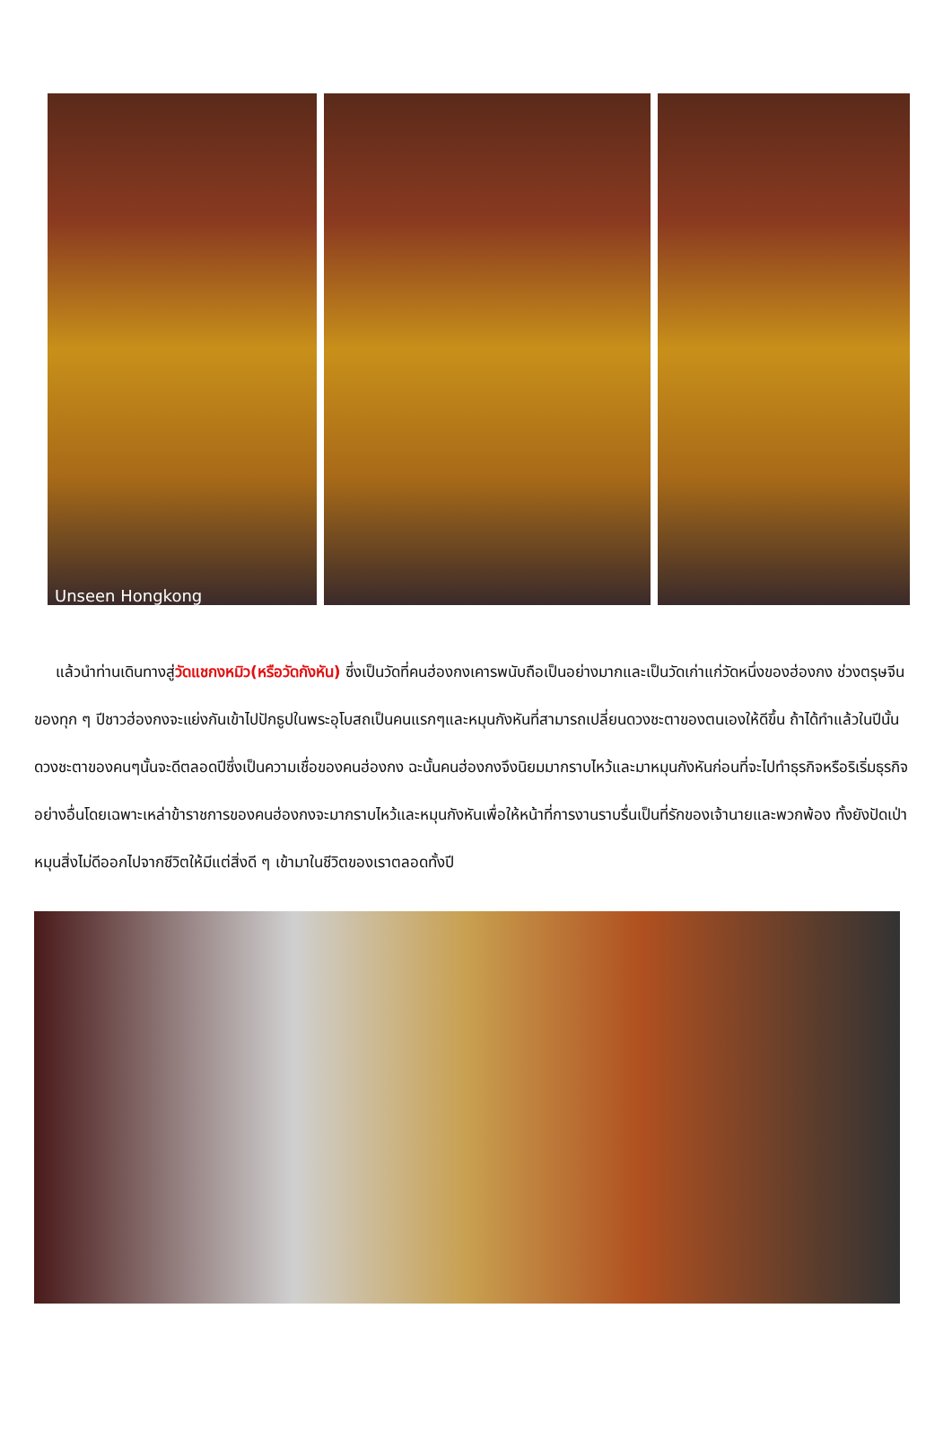Unseen Hongkong
แล้วนำท่านเดินทางสู่วัดแชกงหมิว(หรือวัดกังหัน) ซึ่งเป็นวัดที่คนฮ่องกงเคารพนับถือเป็นอย่างมากและเป็นวัดเก่าแก่วัดหนึ่งของฮ่องกง ช่วงตรุษจีนของทุก ๆ ปีชาวฮ่องกงจะแย่งกันเข้าไปปักธูปในพระอุโบสถเป็นคนแรกๆและหมุนกังหันที่สามารถเปลี่ยนดวงชะตาของตนเองให้ดีขึ้น ถ้าได้ทำแล้วในปีนั้นดวงชะตาของคนๆนั้นจะดีตลอดปีซึ่งเป็นความเชื่อของคนฮ่องกง ฉะนั้นคนฮ่องกงจึงนิยมมากราบไหว้และมาหมุนกังหันก่อนที่จะไปทำธุรกิจหรือริเริ่มธุรกิจอย่างอื่นโดยเฉพาะเหล่าข้าราชการของคนฮ่องกงจะมากราบไหว้และหมุนกังหันเพื่อให้หน้าที่การงานราบรื่นเป็นที่รักของเจ้านายและพวกพ้อง ทั้งยังปัดเป่าหมุนสิ่งไม่ดีออกไปจากชีวิตให้มีแต่สิ่งดี ๆ เข้ามาในชีวิตของเราตลอดทั้งปี